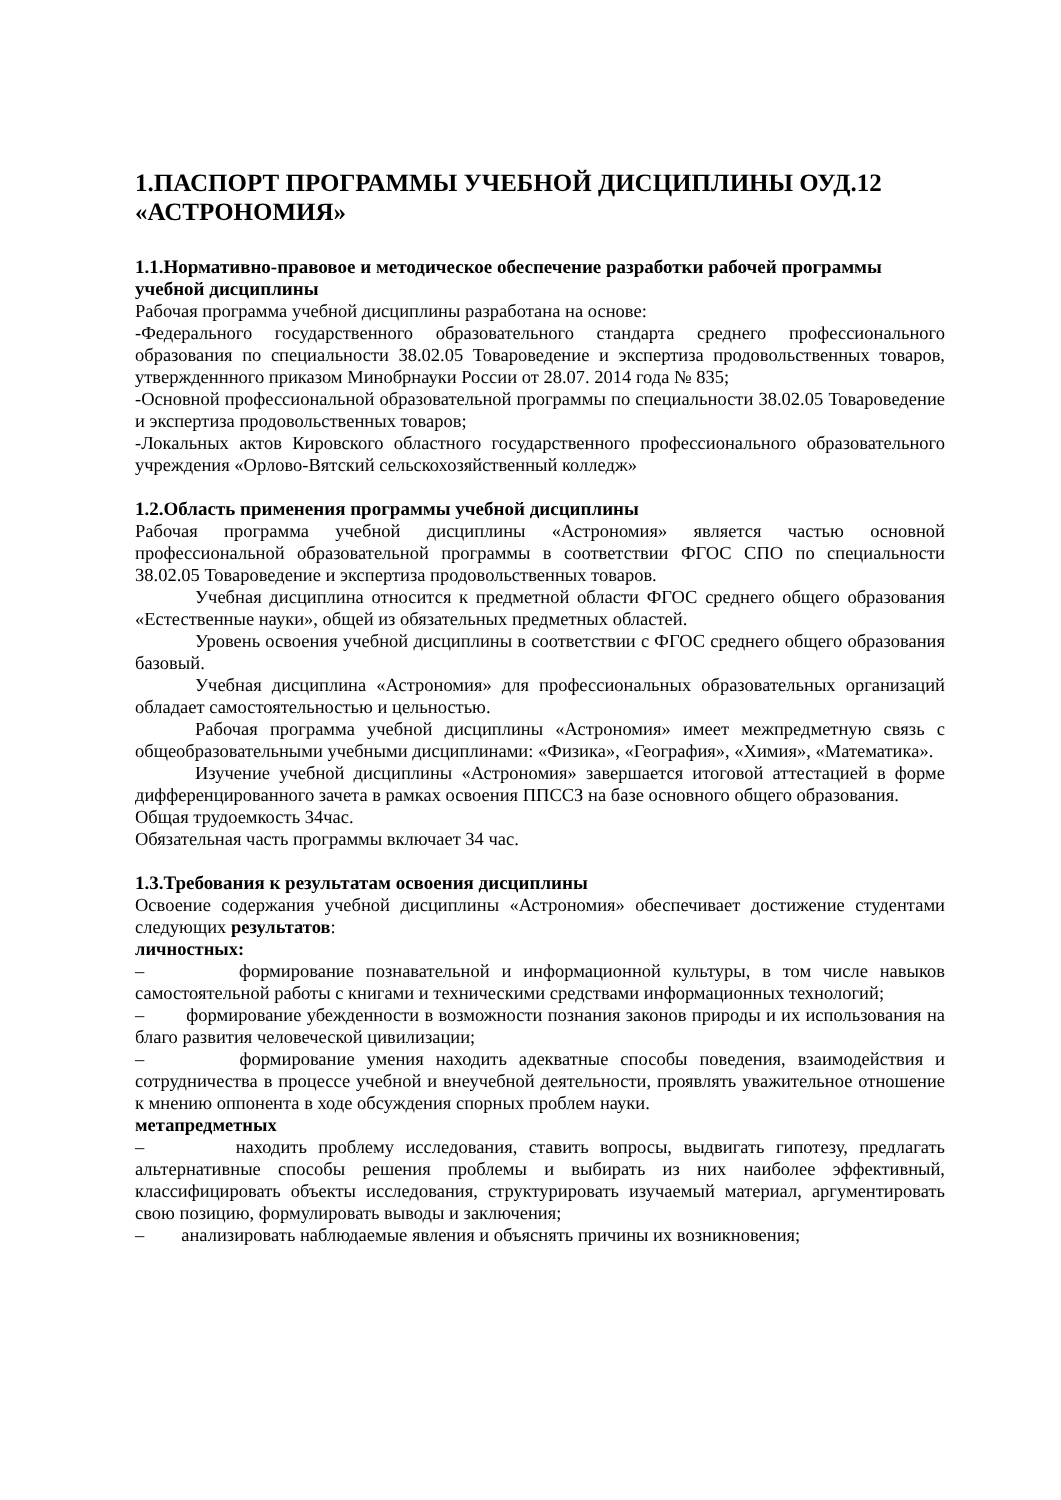1.ПАСПОРТ ПРОГРАММЫ УЧЕБНОЙ ДИСЦИПЛИНЫ ОУД.12 «АСТРОНОМИЯ»
1.1.Нормативно-правовое и методическое обеспечение разработки рабочей программы учебной дисциплины
Рабочая программа учебной дисциплины разработана на основе:
-Федерального государственного образовательного стандарта среднего профессионального образования по специальности 38.02.05 Товароведение и экспертиза продовольственных товаров, утвержденнного приказом Минобрнауки России от 28.07. 2014 года № 835;
-Основной профессиональной образовательной программы по специальности 38.02.05 Товароведение и экспертиза продовольственных товаров;
-Локальных актов Кировского областного государственного профессионального образовательного учреждения «Орлово-Вятский сельскохозяйственный колледж»
1.2.Область применения программы учебной дисциплины
Рабочая программа учебной дисциплины «Астрономия» является частью основной профессиональной образовательной программы в соответствии ФГОС СПО по специальности 38.02.05 Товароведение и экспертиза продовольственных товаров.
Учебная дисциплина относится к предметной области ФГОС среднего общего образования «Естественные науки», общей из обязательных предметных областей.
Уровень освоения учебной дисциплины в соответствии с ФГОС среднего общего образования базовый.
Учебная дисциплина «Астрономия» для профессиональных образовательных организаций обладает самостоятельностью и цельностью.
Рабочая программа учебной дисциплины «Астрономия» имеет межпредметную связь с общеобразовательными учебными дисциплинами: «Физика», «География», «Химия», «Математика».
Изучение учебной дисциплины «Астрономия» завершается итоговой аттестацией в форме дифференцированного зачета в рамках освоения ППССЗ на базе основного общего образования.
Общая трудоемкость 34час.
Обязательная часть программы включает 34 час.
1.3.Требования к результатам освоения дисциплины
Освоение содержания учебной дисциплины «Астрономия» обеспечивает достижение студентами следующих результатов:
личностных:
– формирование познавательной и информационной культуры, в том числе навыков самостоятельной работы с книгами и техническими средствами информационных технологий;
– формирование убежденности в возможности познания законов природы и их использования на благо развития человеческой цивилизации;
– формирование умения находить адекватные способы поведения, взаимодействия и сотрудничества в процессе учебной и внеучебной деятельности, проявлять уважительное отношение к мнению оппонента в ходе обсуждения спорных проблем науки.
метапредметных
– находить проблему исследования, ставить вопросы, выдвигать гипотезу, предлагать альтернативные способы решения проблемы и выбирать из них наиболее эффективный, классифицировать объекты исследования, структурировать изучаемый материал, аргументировать свою позицию, формулировать выводы и заключения;
– анализировать наблюдаемые явления и объяснять причины их возникновения;